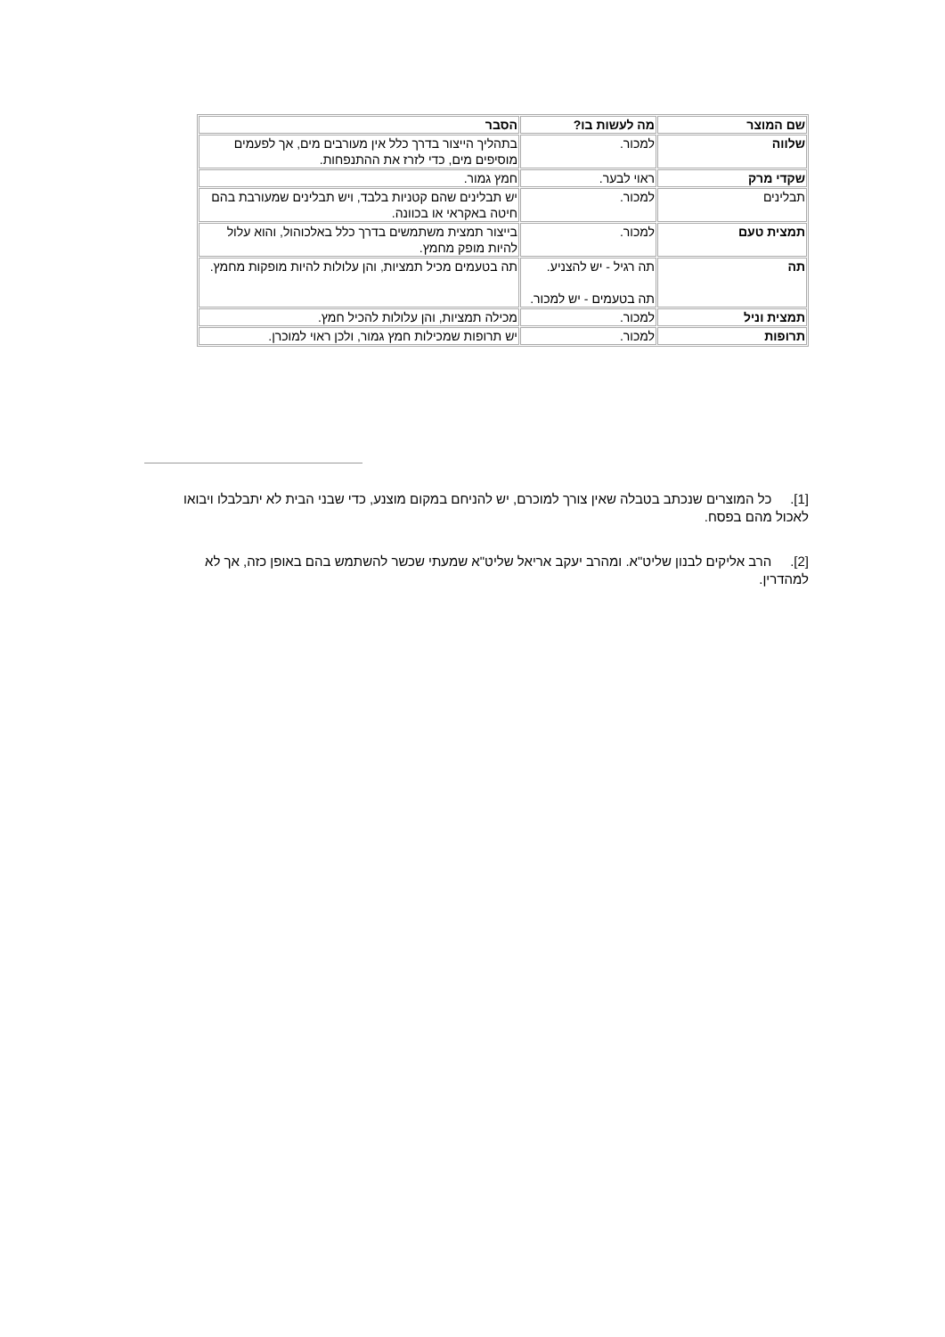| שם המוצר | מה לעשות בו? | הסבר |
| שלווה | למכור. | בתהליך הייצור בדרך כלל אין מעורבים מים, אך לפעמים מוסיפים מים, כדי לזרז את ההתנפחות. |
| שקדי מרק | ראוי לבער. | חמץ גמור. |
| תבלינים | למכור. | יש תבלינים שהם קטניות בלבד, ויש תבלינים שמעורבת בהם חיטה באקראי או בכוונה. |
| תמצית טעם | למכור. | בייצור תמצית משתמשים בדרך כלל באלכוהול, והוא עלול להיות מופק מחמץ. |
| תה | תה רגיל - יש להצניע. תה בטעמים - יש למכור. | תה בטעמים מכיל תמציות, והן עלולות להיות מופקות מחמץ. |
| תמצית וניל | למכור. | מכילה תמציות, והן עלולות להכיל חמץ. |
| תרופות | למכור. | יש תרופות שמכילות חמץ גמור, ולכן ראוי למוכרן. |
[1]. כל המוצרים שנכתב בטבלה שאין צורך למוכרם, יש להניחם במקום מוצנע, כדי שבני הבית לא יתבלבלו ויבואו לאכול מהם בפסח.
[2]. הרב אליקים לבנון שליט"א. ומהרב יעקב אריאל שליט"א שמעתי שכשר להשתמש בהם באופן כזה, אך לא למהדרין.